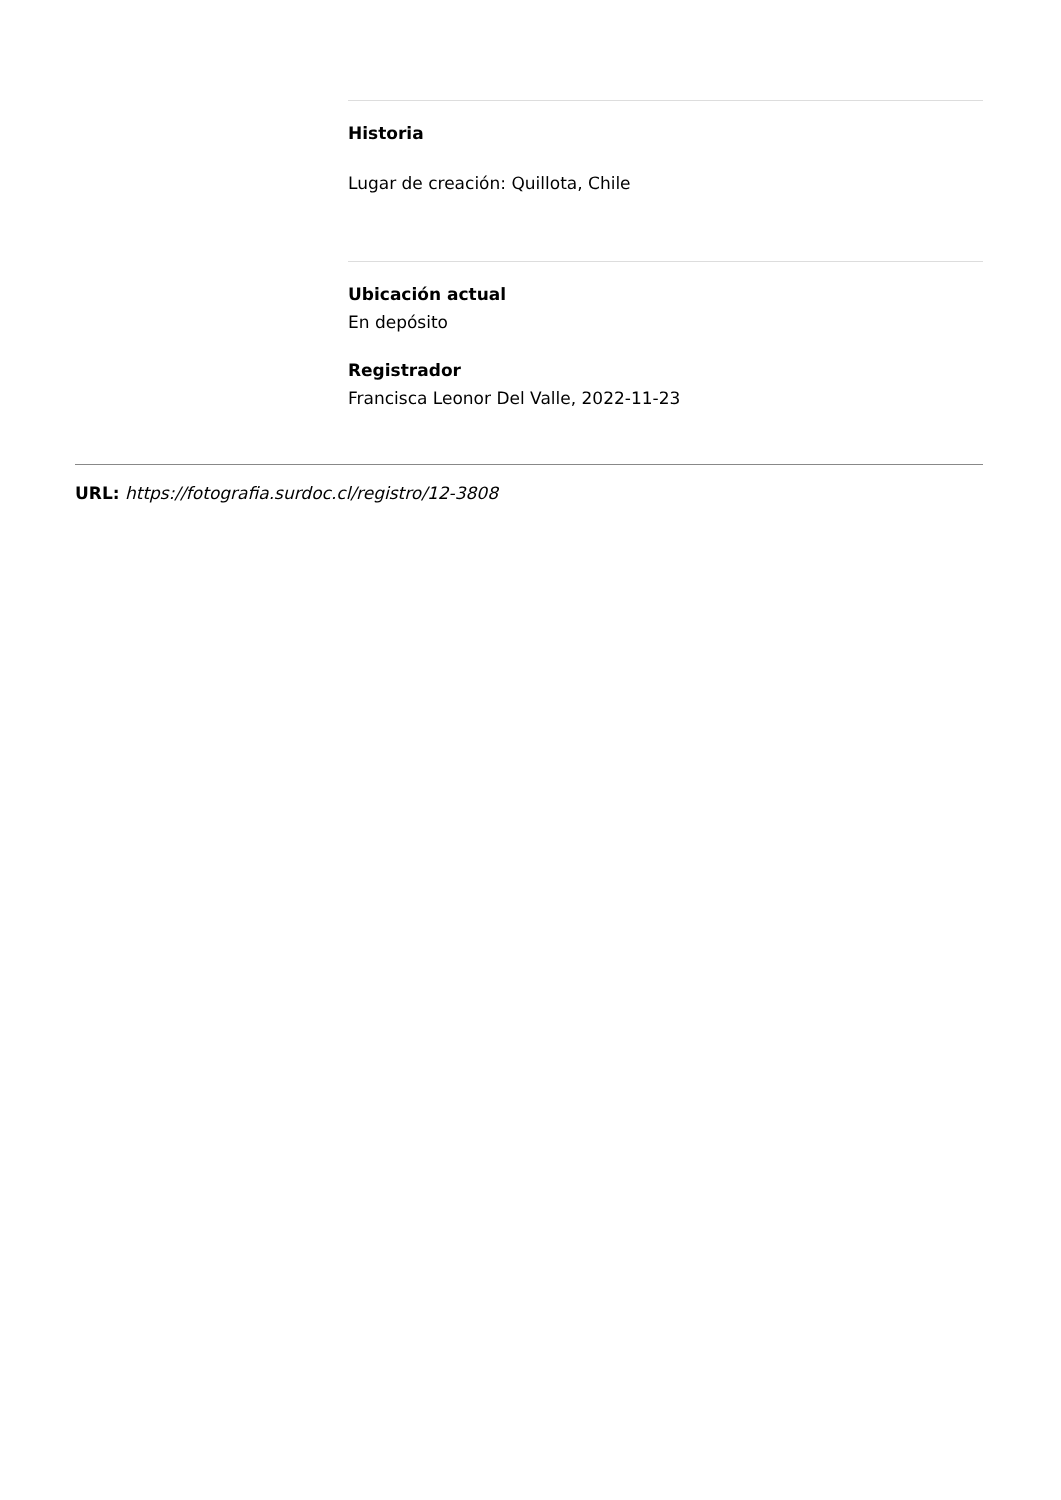Historia
Lugar de creación: Quillota, Chile
Ubicación actual
En depósito
Registrador
Francisca Leonor Del Valle, 2022-11-23
URL: https://fotografia.surdoc.cl/registro/12-3808